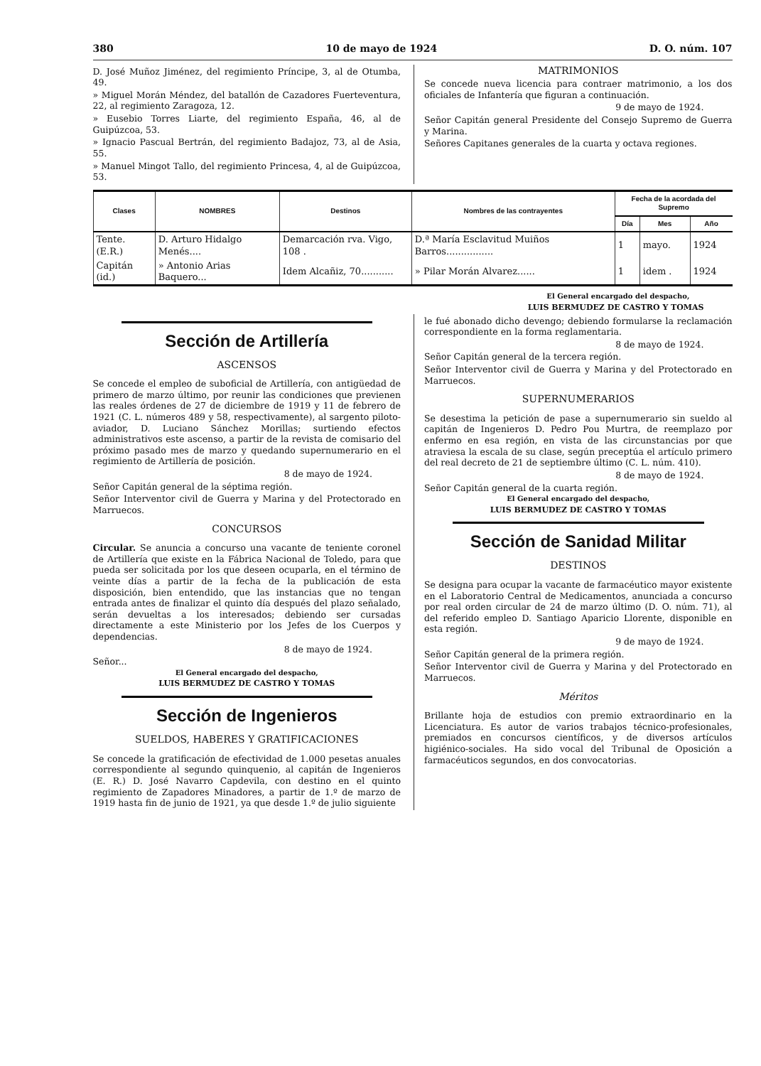380 10 de mayo de 1924 D. O. núm. 107
D. José Muñoz Jiménez, del regimiento Príncipe, 3, al de Otumba, 49.
» Miguel Morán Méndez, del batallón de Cazadores Fuerteventura, 22, al regimiento Zaragoza, 12.
» Eusebio Torres Liarte, del regimiento España, 46, al de Guipúzcoa, 53.
» Ignacio Pascual Bertrán, del regimiento Badajoz, 73, al de Asia, 55.
» Manuel Mingot Tallo, del regimiento Princesa, 4, al de Guipúzcoa, 53.
MATRIMONIOS
Se concede nueva licencia para contraer matrimonio, a los dos oficiales de Infantería que figuran a continuación.
9 de mayo de 1924.
Señor Capitán general Presidente del Consejo Supremo de Guerra y Marina.
Señores Capitanes generales de la cuarta y octava regiones.
| Clases | NOMBRES | Destinos | Nombres de las contrayentes | Fecha de la acordada del Supremo | | |
| --- | --- | --- | --- | --- | --- | --- |
| | | | | Día | Mes | Año |
| Tente. (E.R.) | D. Arturo Hidalgo Menés.... | Demarcación rva. Vigo, 108 . | D.ª María Esclavitud Muiños Barros................ | 1 | mayo. | 1924 |
| Capitán (id.) | » Antonio Arias Baquero... | Idem Alcañiz, 70........... | » Pilar Morán Alvarez...... | 1 | idem . | 1924 |
El General encargado del despacho,
LUIS BERMUDEZ DE CASTRO Y TOMAS
Sección de Artillería
ASCENSOS
Se concede el empleo de suboficial de Artillería, con antigüedad de primero de marzo último, por reunir las condiciones que previenen las reales órdenes de 27 de diciembre de 1919 y 11 de febrero de 1921 (C. L. números 489 y 58, respectivamente), al sargento piloto-aviador, D. Luciano Sánchez Morillas; surtiendo efectos administrativos este ascenso, a partir de la revista de comisario del próximo pasado mes de marzo y quedando supernumerario en el regimiento de Artillería de posición.
8 de mayo de 1924.
Señor Capitán general de la séptima región.
Señor Interventor civil de Guerra y Marina y del Protectorado en Marruecos.
CONCURSOS
Circular. Se anuncia a concurso una vacante de teniente coronel de Artillería que existe en la Fábrica Nacional de Toledo, para que pueda ser solicitada por los que deseen ocuparla, en el término de veinte días a partir de la fecha de la publicación de esta disposición, bien entendido, que las instancias que no tengan entrada antes de finalizar el quinto día después del plazo señalado, serán devueltas a los interesados; debiendo ser cursadas directamente a este Ministerio por los Jefes de los Cuerpos y dependencias.
8 de mayo de 1924.
Señor...
El General encargado del despacho,
LUIS BERMUDEZ DE CASTRO Y TOMAS
Sección de Ingenieros
SUELDOS, HABERES Y GRATIFICACIONES
Se concede la gratificación de efectividad de 1.000 pesetas anuales correspondiente al segundo quinquenio, al capitán de Ingenieros (E. R.) D. José Navarro Capdevila, con destino en el quinto regimiento de Zapadores Minadores, a partir de 1.º de marzo de 1919 hasta fin de junio de 1921, ya que desde 1.º de julio siguiente
le fué abonado dicho devengo; debiendo formularse la reclamación correspondiente en la forma reglamentaria.
8 de mayo de 1924.
Señor Capitán general de la tercera región.
Señor Interventor civil de Guerra y Marina y del Protectorado en Marruecos.
SUPERNUMERARIOS
Se desestima la petición de pase a supernumerario sin sueldo al capitán de Ingenieros D. Pedro Pou Murtra, de reemplazo por enfermo en esa región, en vista de las circunstancias por que atraviesa la escala de su clase, según preceptúa el artículo primero del real decreto de 21 de septiembre último (C. L. núm. 410).
8 de mayo de 1924.
Señor Capitán general de la cuarta región.
El General encargado del despacho,
LUIS BERMUDEZ DE CASTRO Y TOMAS
Sección de Sanidad Militar
DESTINOS
Se designa para ocupar la vacante de farmacéutico mayor existente en el Laboratorio Central de Medicamentos, anunciada a concurso por real orden circular de 24 de marzo último (D. O. núm. 71), al del referido empleo D. Santiago Aparicio Llorente, disponible en esta región.
9 de mayo de 1924.
Señor Capitán general de la primera región.
Señor Interventor civil de Guerra y Marina y del Protectorado en Marruecos.
Méritos
Brillante hoja de estudios con premio extraordinario en la Licenciatura. Es autor de varios trabajos técnico-profesionales, premiados en concursos científicos, y de diversos artículos higiénico-sociales. Ha sido vocal del Tribunal de Oposición a farmacéuticos segundos, en dos convocatorias.